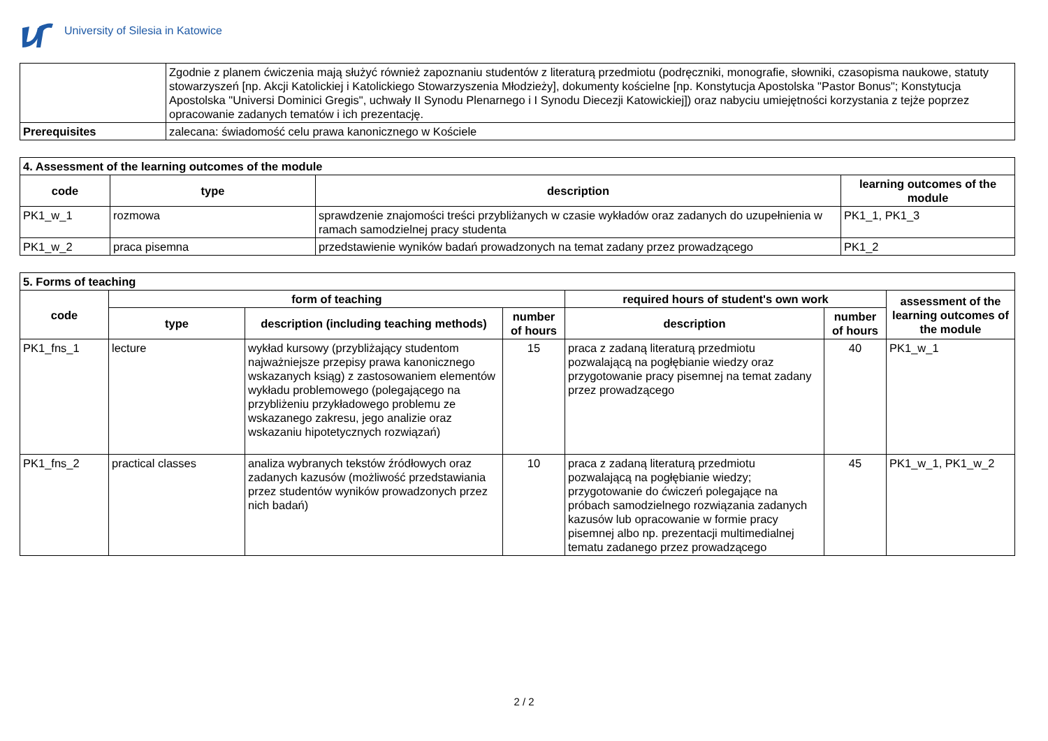University of Silesia in Katowice
| | Zgodnie z planem ćwiczenia mają służyć również zapoznaniu studentów z literaturą przedmiotu (podręczniki, monografie, słowniki, czasopisma naukowe, statuty stowarzyszeń [np. Akcji Katolickiej i Katolickiego Stowarzyszenia Młodzieży], dokumenty kościelne [np. Konstytucja Apostolska "Pastor Bonus"; Konstytucja Apostolska "Universi Dominici Gregis", uchwały II Synodu Plenarnego i I Synodu Diecezji Katowickiej]) oraz nabyciu umiejętności korzystania z tejże poprzez opracowanie zadanych tematów i ich prezentację. |
| Prerequisites | zalecana: świadomość celu prawa kanonicznego w Kościele |
| 4. Assessment of the learning outcomes of the module | | | |
| --- | --- | --- | --- |
| code | type | description | learning outcomes of the module |
| PK1_w_1 | rozmowa | sprawdzenie znajomości treści przybliżanych w czasie wykładów oraz zadanych do uzupełnienia w ramach samodzielnej pracy studenta | PK1_1, PK1_3 |
| PK1_w_2 | praca pisemna | przedstawienie wyników badań prowadzonych na temat zadany przez prowadzącego | PK1_2 |
| 5. Forms of teaching | | | | | | |
| --- | --- | --- | --- | --- | --- | --- |
| code | form of teaching | | | required hours of student's own work | | assessment of the learning outcomes of the module |
| | type | description (including teaching methods) | number of hours | description | number of hours | |
| PK1_fns_1 | lecture | wykład kursowy (przybliżający studentom najważniejsze przepisy prawa kanonicznego wskazanych ksiąg) z zastosowaniem elementów wykładu problemowego (polegającego na przybliżeniu przykładowego problemu ze wskazanego zakresu, jego analizie oraz wskazaniu hipotetycznych rozwiązań) | 15 | praca z zadaną literaturą przedmiotu pozwalającą na pogłębianie wiedzy oraz przygotowanie pracy pisemnej na temat zadany przez prowadzącego | 40 | PK1_w_1 |
| PK1_fns_2 | practical classes | analiza wybranych tekstów źródłowych oraz zadanych kazusów (możliwość przedstawiania przez studentów wyników prowadzonych przez nich badań) | 10 | praca z zadaną literaturą przedmiotu pozwalającą na pogłębianie wiedzy; przygotowanie do ćwiczeń polegające na próbach samodzielnego rozwiązania zadanych kazusów lub opracowanie w formie pracy pisemnej albo np. prezentacji multimedialnej tematu zadanego przez prowadzącego | 45 | PK1_w_1, PK1_w_2 |
2 / 2